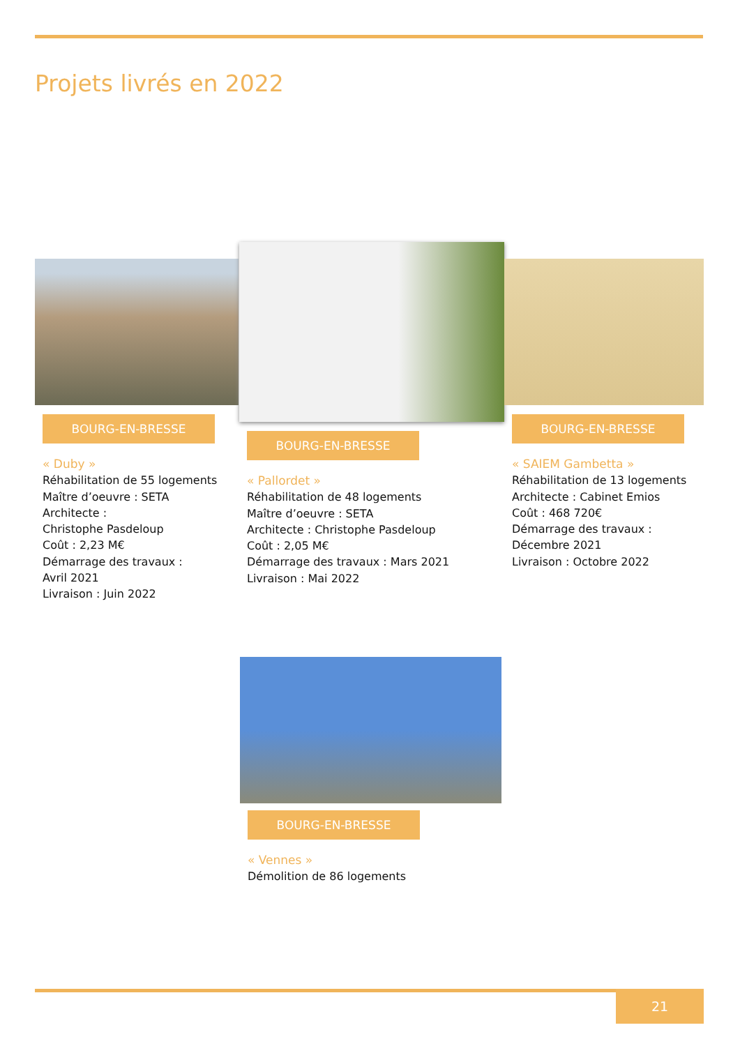Projets livrés en 2022
BOURG-EN-BRESSE
« Duby »
Réhabilitation de 55 logements
Maître d’oeuvre : SETA
Architecte :
Christophe Pasdeloup
Coût : 2,23 M€
Démarrage des travaux :
Avril 2021
Livraison : Juin 2022
BOURG-EN-BRESSE
« Pallordet »
Réhabilitation de 48 logements
Maître d’oeuvre : SETA
Architecte : Christophe Pasdeloup
Coût : 2,05 M€
Démarrage des travaux : Mars 2021
Livraison : Mai 2022
BOURG-EN-BRESSE
« SAIEM Gambetta »
Réhabilitation de 13 logements
Architecte : Cabinet Emios
Coût : 468 720€
Démarrage des travaux :
Décembre 2021
Livraison : Octobre 2022
BOURG-EN-BRESSE
« Vennes »
Démolition de 86 logements
21